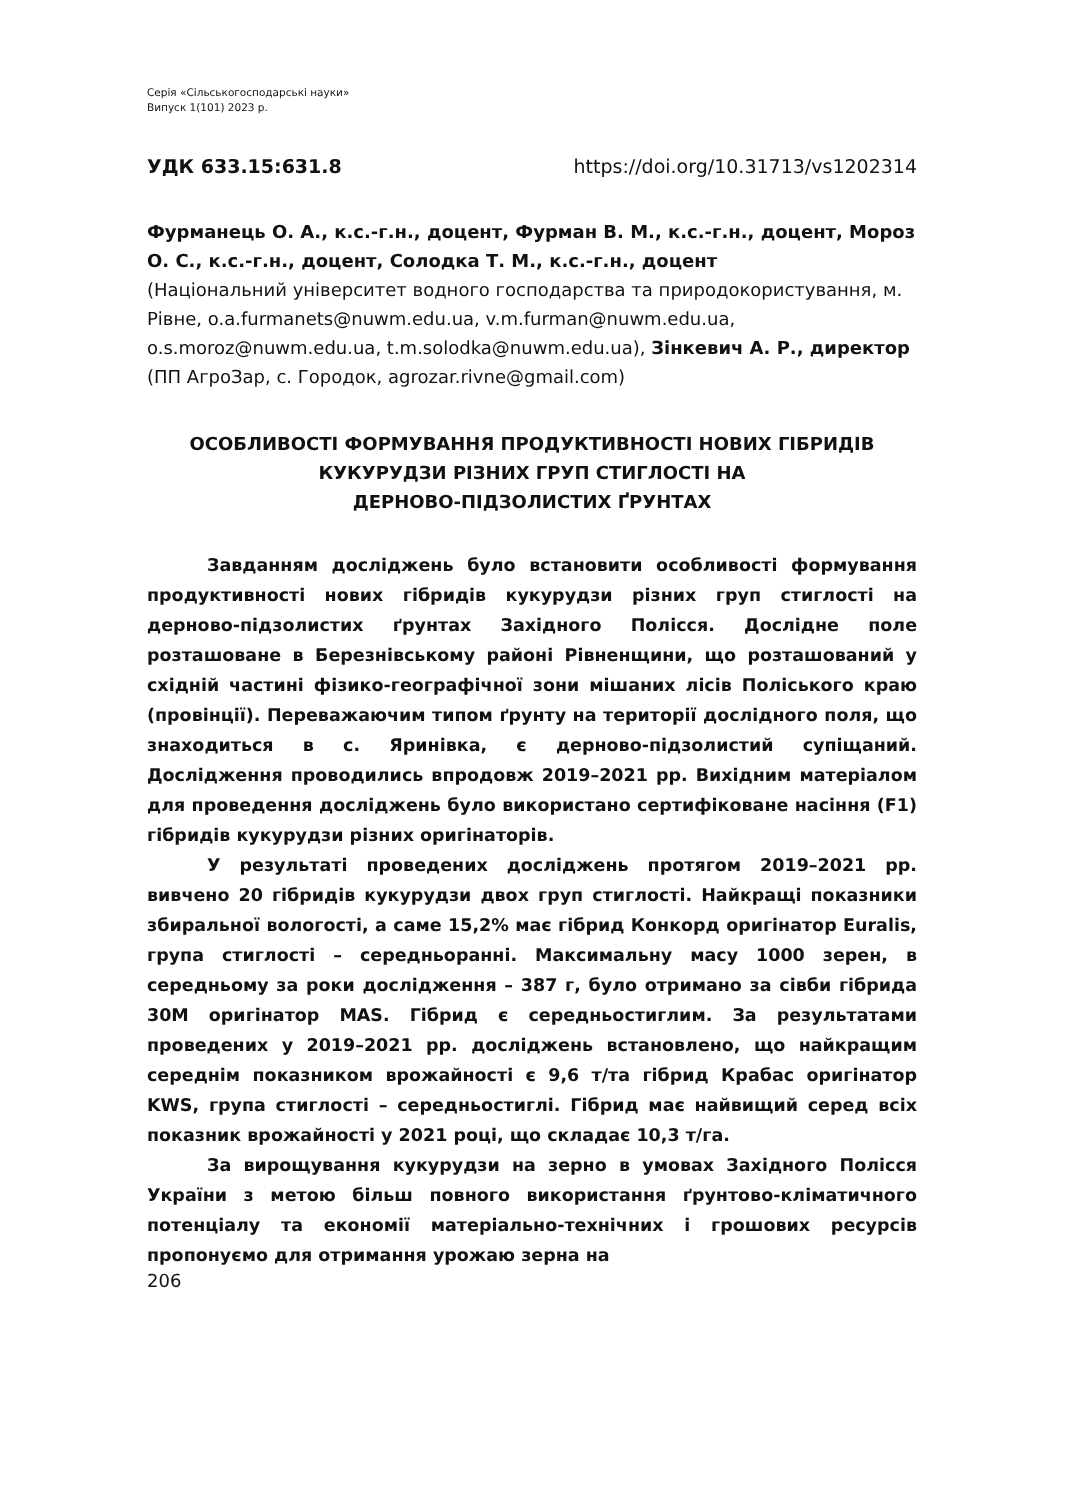Серія «Сільськогосподарські науки»
Випуск 1(101) 2023 р.
УДК 633.15:631.8 https://doi.org/10.31713/vs1202314
Фурманець О. А., к.с.-г.н., доцент, Фурман В. М., к.с.-г.н., доцент, Мороз О. С., к.с.-г.н., доцент, Солодка Т. М., к.с.-г.н., доцент
(Національний університет водного господарства та природокористування, м. Рівне, o.a.furmanets@nuwm.edu.ua, v.m.furman@nuwm.edu.ua, o.s.moroz@nuwm.edu.ua, t.m.solodka@nuwm.edu.ua), Зінкевич А. Р., директор (ПП АгроЗар, с. Городок, agrozar.rivne@gmail.com)
ОСОБЛИВОСТІ ФОРМУВАННЯ ПРОДУКТИВНОСТІ НОВИХ ГІБРИДІВ КУКУРУДЗИ РІЗНИХ ГРУП СТИГЛОСТІ НА
ДЕРНОВО-ПІДЗОЛИСТИХ ҐРУНТАХ
Завданням досліджень було встановити особливості формування продуктивності нових гібридів кукурудзи різних груп стиглості на дерново-підзолистих ґрунтах Західного Полісся. Дослідне поле розташоване в Березнівському районі Рівненщини, що розташований у східній частині фізико-географічної зони мішаних лісів Поліського краю (провінції). Переважаючим типом ґрунту на території дослідного поля, що знаходиться в с. Яринівка, є дерново-підзолистий супіщаний. Дослідження проводились впродовж 2019–2021 рр. Вихідним матеріалом для проведення досліджень було використано сертифіковане насіння (F1) гібридів кукурудзи різних оригінаторів.
У результаті проведених досліджень протягом 2019–2021 рр. вивчено 20 гібридів кукурудзи двох груп стиглості. Найкращі показники збиральної вологості, а саме 15,2% має гібрид Конкорд оригінатор Euralis, група стиглості – середньоранні. Максимальну масу 1000 зерен, в середньому за роки дослідження – 387 г, було отримано за сівби гібрида 30М оригінатор MAS. Гібрид є середньостиглим. За результатами проведених у 2019–2021 рр. досліджень встановлено, що найкращим середнім показником врожайності є 9,6 т/та гібрид Крабас оригінатор KWS, група стиглості – середньостиглі. Гібрид має найвищий серед всіх показник врожайності у 2021 році, що складає 10,3 т/га.
За вирощування кукурудзи на зерно в умовах Західного Полісся України з метою більш повного використання ґрунтово-кліматичного потенціалу та економії матеріально-технічних і грошових ресурсів пропонуємо для отримання урожаю зерна на
206